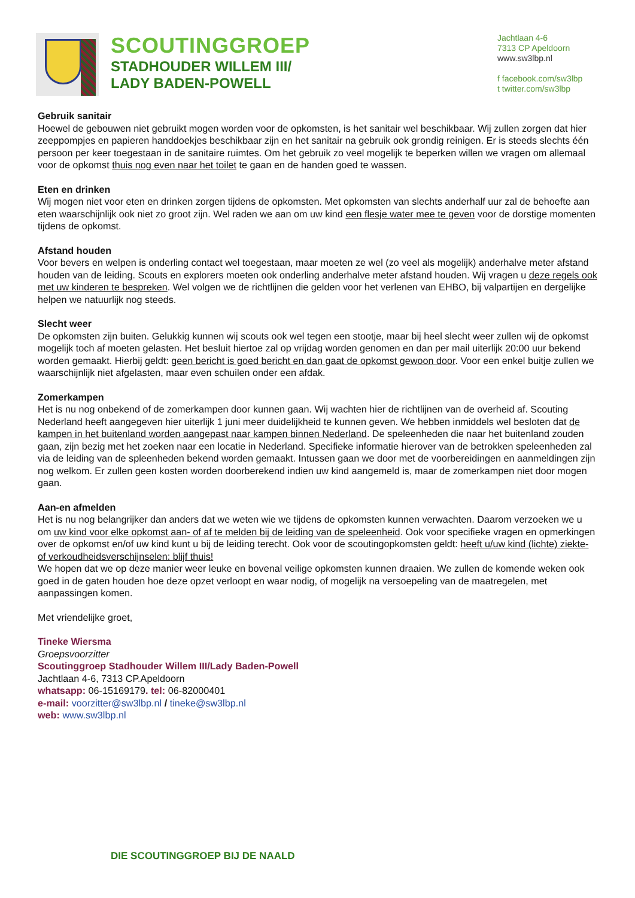SCOUTINGGROEP
STADHOUDER WILLEM III/
LADY BADEN-POWELL
Jachtlaan 4-6
7313 CP Apeldoorn
www.sw3lbp.nl
f facebook.com/sw3lbp
t twitter.com/sw3lbp
Gebruik sanitair
Hoewel de gebouwen niet gebruikt mogen worden voor de opkomsten, is het sanitair wel beschikbaar. Wij zullen zorgen dat hier zeeppompjes en papieren handdoekjes beschikbaar zijn en het sanitair na gebruik ook grondig reinigen. Er is steeds slechts één persoon per keer toegestaan in de sanitaire ruimtes. Om het gebruik zo veel mogelijk te beperken willen we vragen om allemaal voor de opkomst thuis nog even naar het toilet te gaan en de handen goed te wassen.
Eten en drinken
Wij mogen niet voor eten en drinken zorgen tijdens de opkomsten. Met opkomsten van slechts anderhalf uur zal de behoefte aan eten waarschijnlijk ook niet zo groot zijn. Wel raden we aan om uw kind een flesje water mee te geven voor de dorstige momenten tijdens de opkomst.
Afstand houden
Voor bevers en welpen is onderling contact wel toegestaan, maar moeten ze wel (zo veel als mogelijk) anderhalve meter afstand houden van de leiding. Scouts en explorers moeten ook onderling anderhalve meter afstand houden. Wij vragen u deze regels ook met uw kinderen te bespreken. Wel volgen we de richtlijnen die gelden voor het verlenen van EHBO, bij valpartijen en dergelijke helpen we natuurlijk nog steeds.
Slecht weer
De opkomsten zijn buiten. Gelukkig kunnen wij scouts ook wel tegen een stootje, maar bij heel slecht weer zullen wij de opkomst mogelijk toch af moeten gelasten. Het besluit hiertoe zal op vrijdag worden genomen en dan per mail uiterlijk 20:00 uur bekend worden gemaakt. Hierbij geldt: geen bericht is goed bericht en dan gaat de opkomst gewoon door. Voor een enkel buitje zullen we waarschijnlijk niet afgelasten, maar even schuilen onder een afdak.
Zomerkampen
Het is nu nog onbekend of de zomerkampen door kunnen gaan. Wij wachten hier de richtlijnen van de overheid af. Scouting Nederland heeft aangegeven hier uiterlijk 1 juni meer duidelijkheid te kunnen geven. We hebben inmiddels wel besloten dat de kampen in het buitenland worden aangepast naar kampen binnen Nederland. De speleenheden die naar het buitenland zouden gaan, zijn bezig met het zoeken naar een locatie in Nederland. Specifieke informatie hierover van de betrokken speleenheden zal via de leiding van de spleenheden bekend worden gemaakt. Intussen gaan we door met de voorbereidingen en aanmeldingen zijn nog welkom. Er zullen geen kosten worden doorberekend indien uw kind aangemeld is, maar de zomerkampen niet door mogen gaan.
Aan-en afmelden
Het is nu nog belangrijker dan anders dat we weten wie we tijdens de opkomsten kunnen verwachten. Daarom verzoeken we u om uw kind voor elke opkomst aan- of af te melden bij de leiding van de speleenheid. Ook voor specifieke vragen en opmerkingen over de opkomst en/of uw kind kunt u bij de leiding terecht. Ook voor de scoutingopkomsten geldt: heeft u/uw kind (lichte) ziekte- of verkoudheidsverschijnselen: blijf thuis!
We hopen dat we op deze manier weer leuke en bovenal veilige opkomsten kunnen draaien. We zullen de komende weken ook goed in de gaten houden hoe deze opzet verloopt en waar nodig, of mogelijk na versoepeling van de maatregelen, met aanpassingen komen.
Met vriendelijke groet,
Tineke Wiersma
Groepsvoorzitter
Scoutinggroep Stadhouder Willem III/Lady Baden-Powell
Jachtlaan 4-6, 7313 CP.Apeldoorn
whatsapp: 06-15169179. tel: 06-82000401
e-mail: voorzitter@sw3lbp.nl / tineke@sw3lbp.nl
web: www.sw3lbp.nl
DIE SCOUTINGGROEP BIJ DE NAALD